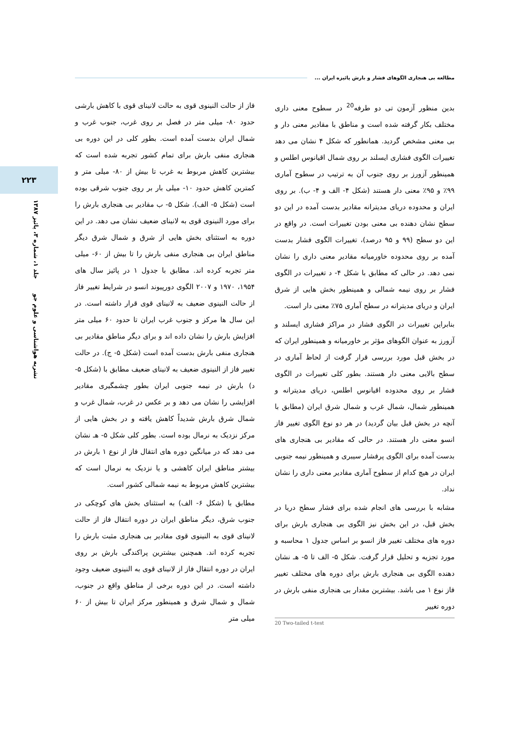مطالعه بی هنجاری الگوهای فشار و بارش پائیزه ایران ...
۲۲۳
نشریه هواشناسی و علوم جو جلد ۱، شماره ۳، پائیز ۱۳۸۷
بدین منظور آزمون تی دو طرفه<sup>20</sup> در سطوح معنی داری مختلف بکار گرفته شده است و مناطق با مقادیر معنی دار و بی معنی مشخص گردید. همانطور که شکل ۴ نشان می دهد تغییرات الگوی فشاری ایسلند بر روی شمال اقیانوس اطلس و همینطور آزورز بر روی جنوب آن به ترتیب در سطوح آماری ۹۹٪ و ۹۵٪ معنی دار هستند (شکل ۴- الف و ۴- ب). بر روی ایران و محدوده دریای مدیترانه مقادیر بدست آمده در این دو سطح نشان دهنده بی معنی بودن تغییرات است. در واقع در این دو سطح (۹۹ و ۹۵ درصد)، تغییرات الگوی فشار بدست آمده بر روی محدوده خاورمیانه مقادیر معنی داری را نشان نمی دهد. در حالی که مطابق با شکل ۴- د تغییرات در الگوی فشار بر روی نیمه شمالی و همینطور بخش هایی از شرق ایران و دریای مدیترانه در سطح آماری ۷۵٪ معنی دار است.
بنابراین تغییرات در الگوی فشار در مراکز فشاری ایسلند و آزورز به عنوان الگوهای مؤثر بر خاورمیانه و همینطور ایران که در بخش قبل مورد بررسی قرار گرفت از لحاظ آماری در سطح بالایی معنی دار هستند. بطور کلی تغییرات در الگوی فشار بر روی محدوده اقیانوس اطلس، دریای مدیترانه و همینطور شمال، شمال غرب و شمال شرق ایران (مطابق با آنچه در بخش قبل بیان گردید) در هر دو نوع الگوی تغییر فاز انسو معنی دار هستند. در حالی که مقادیر بی هنجاری های بدست آمده برای الگوی پرفشار سیبری و همینطور نیمه جنوبی ایران در هیچ کدام از سطوح آماری مقادیر معنی داری را نشان نداد.
مشابه با بررسی های انجام شده برای فشار سطح دریا در بخش قبل، در این بخش نیز الگوی بی هنجاری بارش برای دوره های مختلف تغییر فاز انسو بر اساس جدول ۱ محاسبه و مورد تجزیه و تحلیل قرار گرفت. شکل ۵- الف تا ۵- هـ نشان دهنده الگوی بی هنجاری بارش برای دوره های مختلف تغییر فاز نوع ۱ می باشد. بیشترین مقدار بی هنجاری منفی بارش در دوره تغییر
20 Two-tailed t-test
فاز از حالت النینوی قوی به حالت لانینای قوی با کاهش بارشی حدود ۸۰- میلی متر در فصل بر روی غرب، جنوب غرب و شمال ایران بدست آمده است. بطور کلی در این دوره بی هنجاری منفی بارش برای تمام کشور تجربه شده است که بیشترین کاهش مربوط به غرب تا بیش از ۸۰- میلی متر و کمترین کاهش حدود ۱۰- میلی بار بر روی جنوب شرقی بوده است (شکل ۵- الف). شکل ۵- ب مقادیر بی هنجاری بارش را برای مورد النینوی قوی به لانینای ضعیف نشان می دهد. در این دوره به استثنای بخش هایی از شرق و شمال شرق دیگر مناطق ایران بی هنجاری منفی بارش را تا بیش از ۶۰- میلی متر تجربه کرده اند. مطابق با جدول ۱ در پائیز سال های ۱۹۵۴، ۱۹۷۰ و ۲۰۰۷ الگوی دورپیوند انسو در شرایط تغییر فاز از حالت النینوی ضعیف به لانینای قوی قرار داشته است. در این سال ها مرکز و جنوب غرب ایران تا حدود ۶۰ میلی متر افزایش بارش را نشان داده اند و برای دیگر مناطق مقادیر بی هنجاری منفی بارش بدست آمده است (شکل ۵- ج). در حالت تغییر فاز از النینوی ضعیف به لانینای ضعیف مطابق با (شکل ۵- د) بارش در نیمه جنوبی ایران بطور چشمگیری مقادیر افزایشی را نشان می دهد و بر عکس در غرب، شمال غرب و شمال شرق بارش شدیداً کاهش یافته و در بخش هایی از مرکز نزدیک به نرمال بوده است. بطور کلی شکل ۵- هـ نشان می دهد که در میانگین دوره های انتقال فاز از نوع ۱ بارش در بیشتر مناطق ایران کاهشی و یا نزدیک به نرمال است که بیشترین کاهش مربوط به نیمه شمالی کشور است.
مطابق با (شکل ۶- الف) به استثنای بخش های کوچکی در جنوب شرق، دیگر مناطق ایران در دوره انتقال فاز از حالت لانینای قوی به النینوی قوی مقادیر بی هنجاری مثبت بارش را تجربه کرده اند. همچنین بیشترین پراکندگی بارش بر روی ایران در دوره انتقال فاز از لانینای قوی به النینوی ضعیف وجود داشته است. در این دوره برخی از مناطق واقع در جنوب، شمال و شمال شرق و همینطور مرکز ایران تا بیش از ۶۰ میلی متر